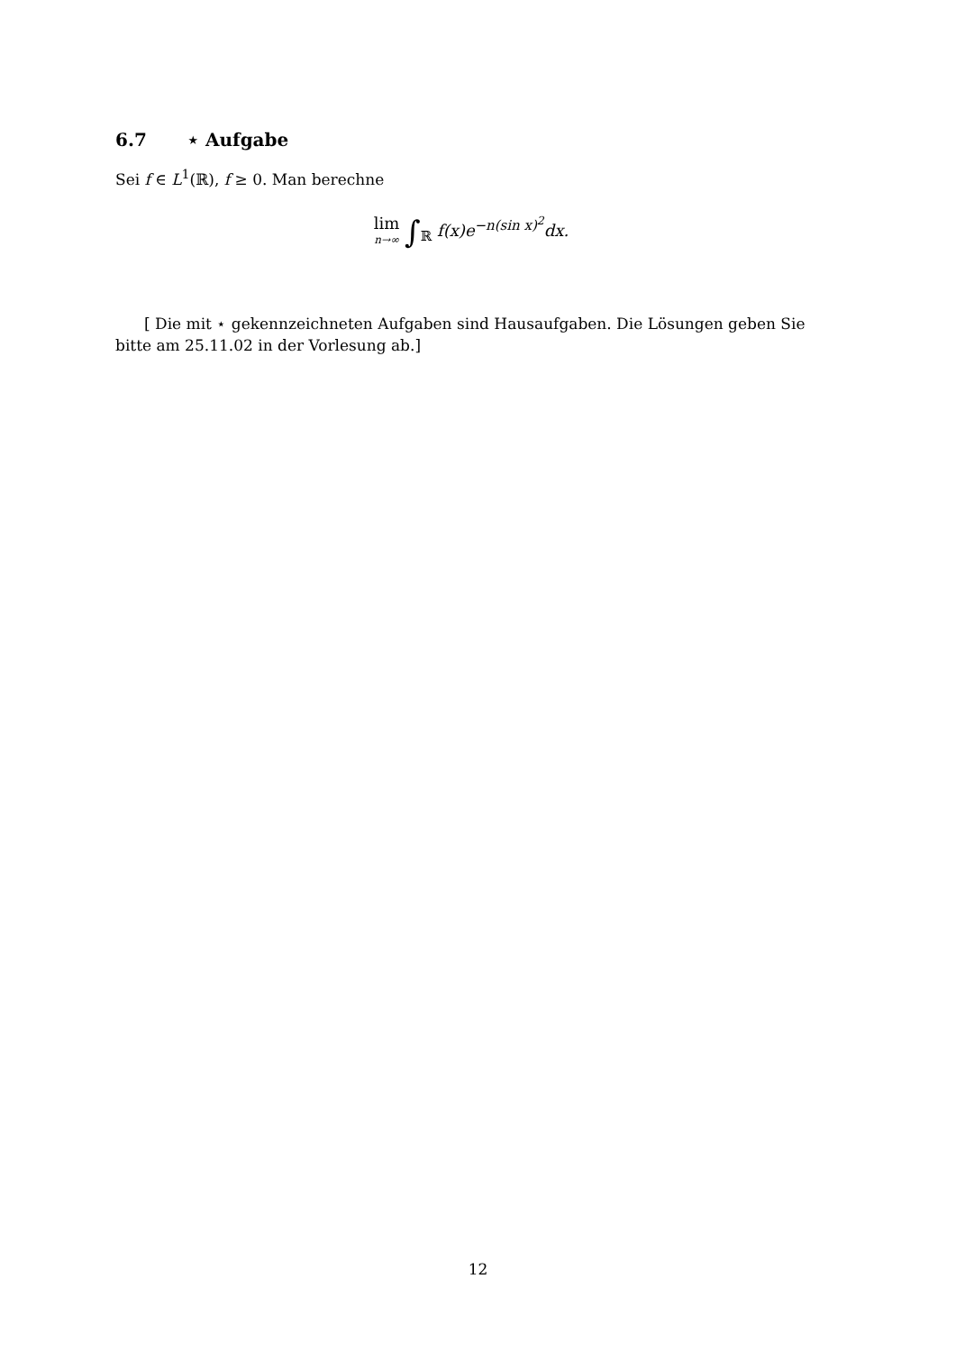6.7 ⋆ Aufgabe
Sei f ∈ L<sup>1</sup>(ℝ), f ≥ 0. Man berechne
lim n→∞ ∫<sub>ℝ</sub> f(x)e<sup>−n(sin x)<sup>2</sup></sup>dx.
[ Die mit ⋆ gekennzeichneten Aufgaben sind Hausaufgaben. Die Lösungen geben Sie bitte am 25.11.02 in der Vorlesung ab.]
12